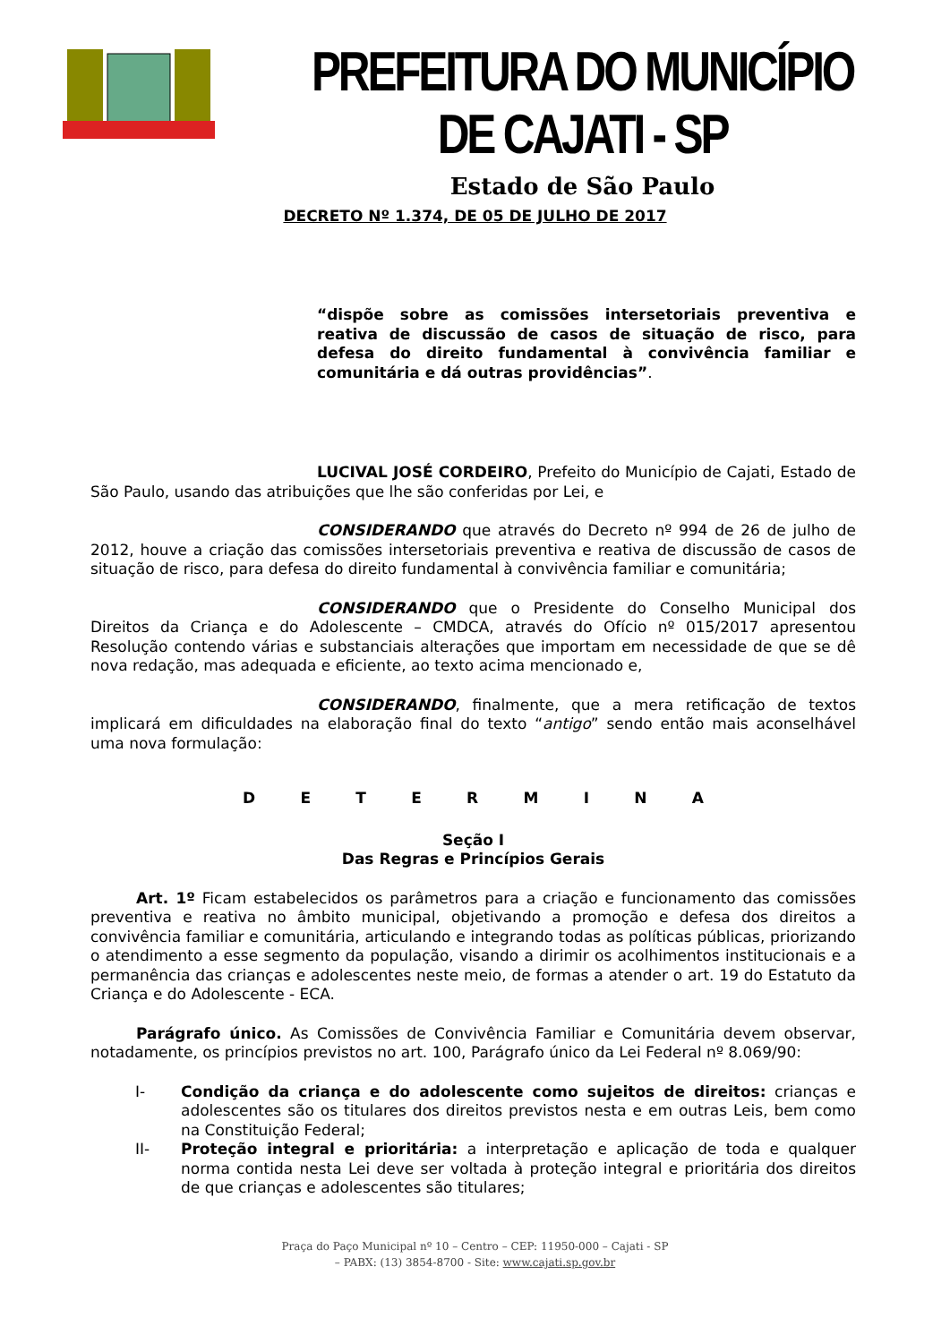PREFEITURA DO MUNICÍPIO DE CAJATI - SP
Estado de São Paulo
DECRETO Nº 1.374, DE 05 DE JULHO DE 2017
“dispõe sobre as comissões intersetoriais preventiva e reativa de discussão de casos de situação de risco, para defesa do direito fundamental à convivência familiar e comunitária e dá outras providências”.
LUCIVAL JOSÉ CORDEIRO, Prefeito do Município de Cajati, Estado de São Paulo, usando das atribuições que lhe são conferidas por Lei, e
CONSIDERANDO que através do Decreto nº 994 de 26 de julho de 2012, houve a criação das comissões intersetoriais preventiva e reativa de discussão de casos de situação de risco, para defesa do direito fundamental à convivência familiar e comunitária;
CONSIDERANDO que o Presidente do Conselho Municipal dos Direitos da Criança e do Adolescente – CMDCA, através do Ofício nº 015/2017 apresentou Resolução contendo várias e substanciais alterações que importam em necessidade de que se dê nova redação, mas adequada e eficiente, ao texto acima mencionado e,
CONSIDERANDO, finalmente, que a mera retificação de textos implicará em dificuldades na elaboração final do texto “antigo” sendo então mais aconselhável uma nova formulação:
D E T E R M I N A
Seção I
Das Regras e Princípios Gerais
Art. 1º Ficam estabelecidos os parâmetros para a criação e funcionamento das comissões preventiva e reativa no âmbito municipal, objetivando a promoção e defesa dos direitos a convivência familiar e comunitária, articulando e integrando todas as políticas públicas, priorizando o atendimento a esse segmento da população, visando a dirimir os acolhimentos institucionais e a permanência das crianças e adolescentes neste meio, de formas a atender o art. 19 do Estatuto da Criança e do Adolescente - ECA.
Parágrafo único. As Comissões de Convivência Familiar e Comunitária devem observar, notadamente, os princípios previstos no art. 100, Parágrafo único da Lei Federal nº 8.069/90:
I- Condição da criança e do adolescente como sujeitos de direitos: crianças e adolescentes são os titulares dos direitos previstos nesta e em outras Leis, bem como na Constituição Federal;
II- Proteção integral e prioritária: a interpretação e aplicação de toda e qualquer norma contida nesta Lei deve ser voltada à proteção integral e prioritária dos direitos de que crianças e adolescentes são titulares;
Praça do Paço Municipal nº 10 – Centro – CEP: 11950-000 – Cajati - SP
– PABX: (13) 3854-8700 - Site: www.cajati.sp.gov.br